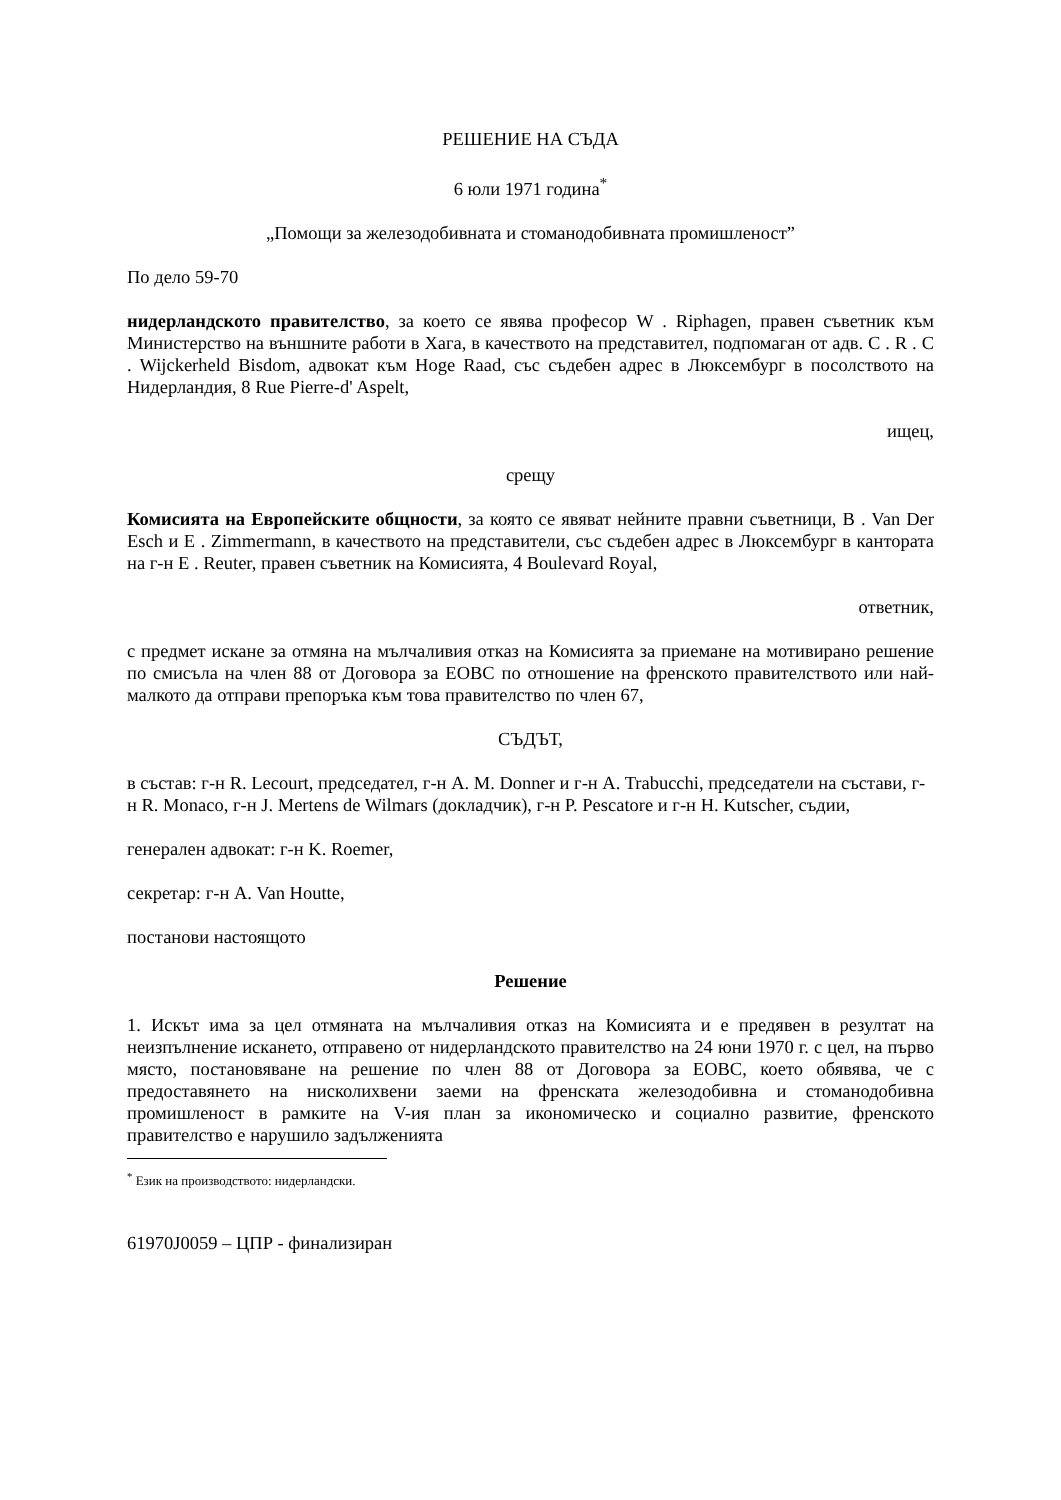РЕШЕНИЕ НА СЪДА
6 юли 1971 година<sup>*</sup>
„Помощи за железодобивната и стоманодобивната промишленост”
По дело 59-70
нидерландското правителство, за което се явява професор W . Riphagen, правен съветник към Министерство на външните работи в Хага, в качеството на представител, подпомаган от адв. C . R . C . Wijckerheld Bisdom, адвокат към Hoge Raad, със съдебен адрес в Люксембург в посолството на Нидерландия, 8 Rue Pierre-d' Aspelt,
ищец,
срещу
Комисията на Европейските общности, за която се явяват нейните правни съветници, B . Van Der Esch и E . Zimmermann, в качеството на представители, със съдебен адрес в Люксембург в кантората на г-н E . Reuter, правен съветник на Комисията, 4 Boulevard Royal,
ответник,
с предмет искане за отмяна на мълчаливия отказ на Комисията за приемане на мотивирано решение по смисъла на член 88 от Договора за ЕОВС по отношение на френското правителството или най-малкото да отправи препоръка към това правителство по член 67,
СЪДЪТ,
в състав: г-н R. Lecourt, председател, г-н A. M. Donner и г-н A. Trabucchi, председатели на състави, г-н R. Monaco, г-н J. Mertens de Wilmars (докладчик), г-н P. Pescatore и г-н H. Kutscher, съдии,
генерален адвокат: г-н K. Roemer,
секретар: г-н A. Van Houtte,
постанови настоящото
Решение
1. Искът има за цел отмяната на мълчаливия отказ на Комисията и е предявен в резултат на неизпълнение искането, отправено от нидерландското правителство на 24 юни 1970 г. с цел, на първо място, постановяване на решение по член 88 от Договора за ЕОВС, което обявява, че с предоставянето на нисколихвени заеми на френската железодобивна и стоманодобивна промишленост в рамките на V-ия план за икономическо и социално развитие, френското правителство е нарушило задълженията
<sup>*</sup> Език на производството: нидерландски.
61970J0059 – ЦПР - финализиран